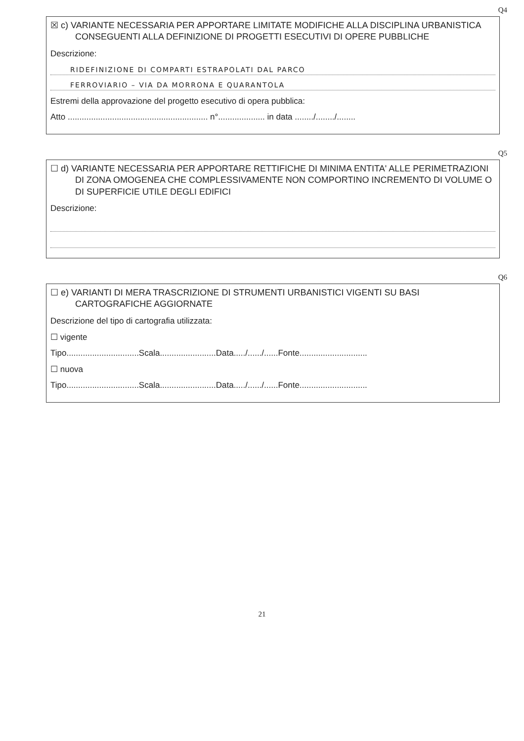Q4
☒ c) VARIANTE NECESSARIA PER APPORTARE LIMITATE MODIFICHE ALLA DISCIPLINA URBANISTICA CONSEGUENTI ALLA DEFINIZIONE DI PROGETTI ESECUTIVI DI OPERE PUBBLICHE
Descrizione:
RIDEFINIZIONE DI COMPARTI ESTRAPOLATI DAL PARCO
FERROVIARIO – VIA DA MORRONA E QUARANTOLA
Estremi della approvazione del progetto esecutivo di opera pubblica:
Atto ............................................................ n°.................... in data ......../......../........
Q5
☐ d) VARIANTE NECESSARIA PER APPORTARE RETTIFICHE DI MINIMA ENTITA' ALLE PERIMETRAZIONI DI ZONA OMOGENEA CHE COMPLESSIVAMENTE NON COMPORTINO INCREMENTO DI VOLUME O DI SUPERFICIE UTILE DEGLI EDIFICI
Descrizione:
Q6
☐ e) VARIANTI DI MERA TRASCRIZIONE DI STRUMENTI URBANISTICI VIGENTI SU BASI CARTOGRAFICHE AGGIORNATE
Descrizione del tipo di cartografia utilizzata:
☐ vigente
Tipo...............................Scala........................Data...../....../......Fonte.............................
☐ nuova
Tipo...............................Scala........................Data...../....../......Fonte.............................
21